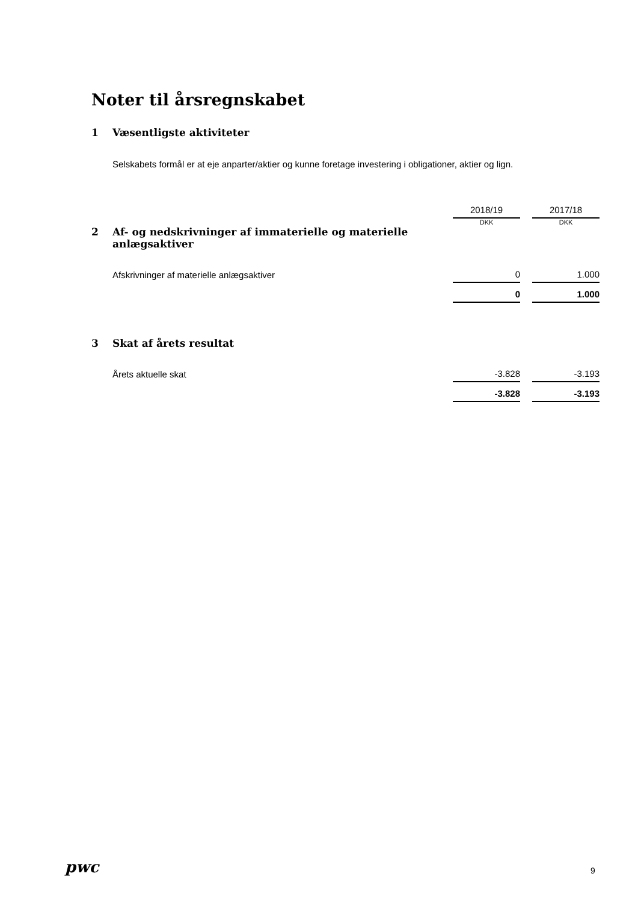Noter til årsregnskabet
1 Væsentligste aktiviteter
Selskabets formål er at eje anparter/aktier og kunne foretage investering i obligationer, aktier og lign.
| | 2018/19 | | 2017/18 |
| | DKK | | DKK |
2 Af- og nedskrivninger af immaterielle og materielle
anlægsaktiver
| Afskrivninger af materielle anlægsaktiver | 0 | | 1.000 |
| | 0 | | 1.000 |
3 Skat af årets resultat
| Årets aktuelle skat | -3.828 | | -3.193 |
| | -3.828 | | -3.193 |
pwc 9